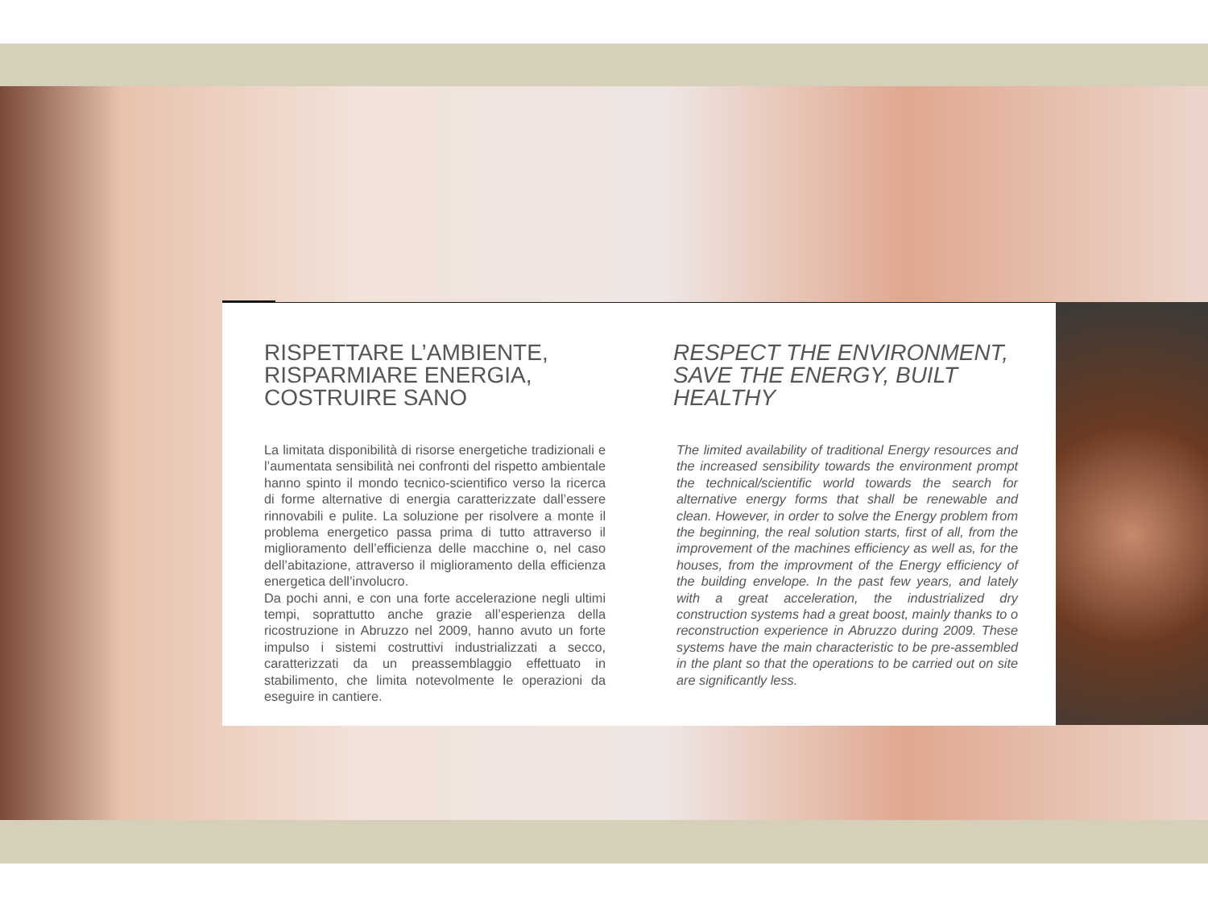RISPETTARE L’AMBIENTE,
RISPARMIARE ENERGIA,
COSTRUIRE SANO
La limitata disponibilità di risorse energetiche tradizionali e l’aumentata sensibilità nei confronti del rispetto ambientale hanno spinto il mondo tecnico-scientifico verso la ricerca di forme alternative di energia caratterizzate dall’essere rinnovabili e pulite. La soluzione per risolvere a monte il problema energetico passa prima di tutto attraverso il miglioramento dell’efficienza delle macchine o, nel caso dell’abitazione, attraverso il miglioramento della efficienza energetica dell’involucro.
Da pochi anni, e con una forte accelerazione negli ultimi tempi, soprattutto anche grazie all’esperienza della ricostruzione in Abruzzo nel 2009, hanno avuto un forte impulso i sistemi costruttivi industrializzati a secco, caratterizzati da un preassemblaggio effettuato in stabilimento, che limita notevolmente le operazioni da eseguire in cantiere.
RESPECT THE ENVIRONMENT,
SAVE THE ENERGY, BUILT
HEALTHY
The limited availability of traditional Energy resources and the increased sensibility towards the environment prompt the technical/scientific world towards the search for alternative energy forms that shall be renewable and clean. However, in order to solve the Energy problem from the beginning, the real solution starts, first of all, from the improvement of the machines efficiency as well as, for the houses, from the improvment of the Energy efficiency of the building envelope. In the past few years, and lately with a great acceleration, the industrialized dry construction systems had a great boost, mainly thanks to o reconstruction experience in Abruzzo during 2009. These systems have the main characteristic to be pre-assembled in the plant so that the operations to be carried out on site are significantly less.